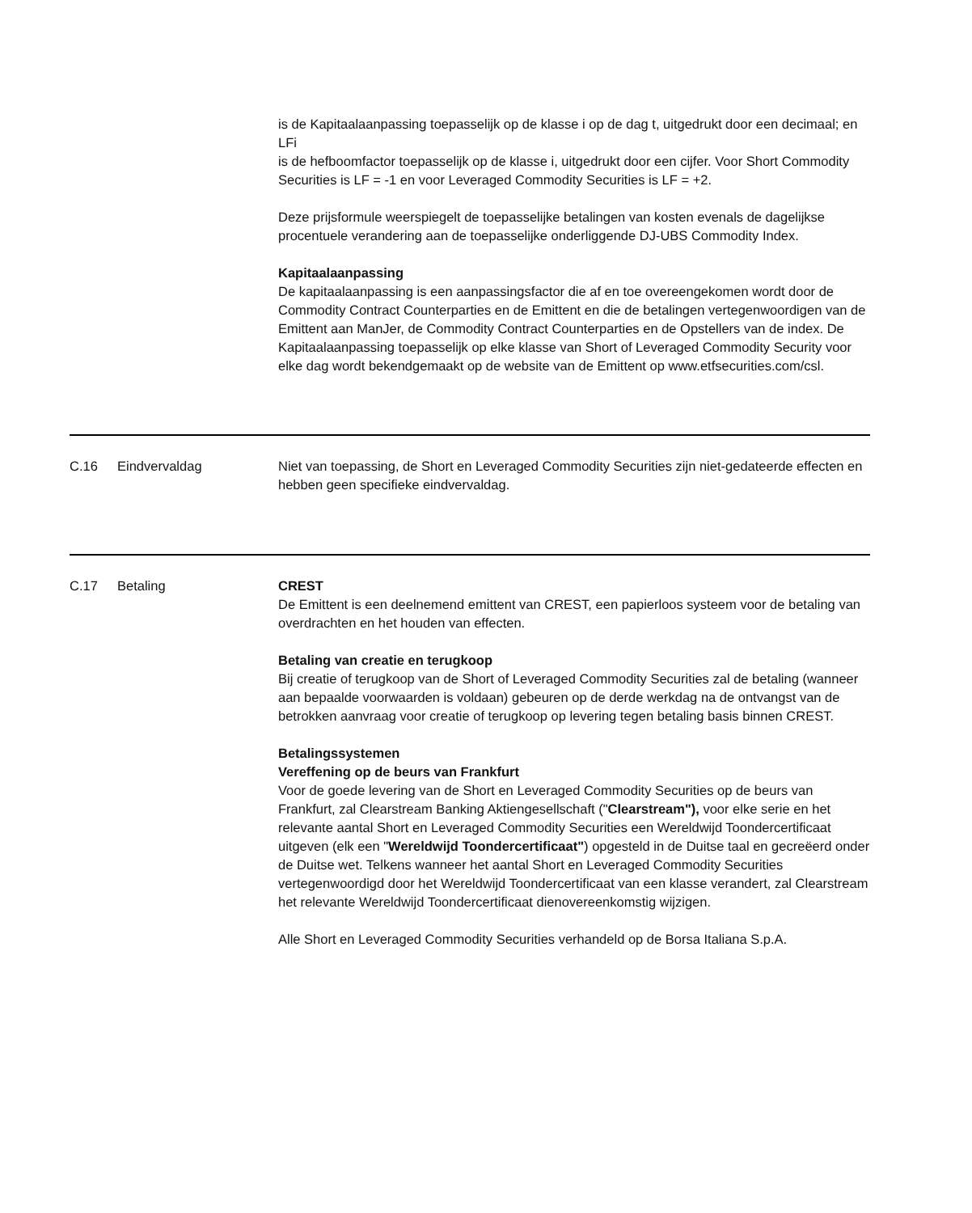is de Kapitaalaanpassing toepasselijk op de klasse i op de dag t, uitgedrukt door een decimaal; en
LFi
is de hefboomfactor toepasselijk op de klasse i, uitgedrukt door een cijfer. Voor Short Commodity Securities is LF = -1 en voor Leveraged Commodity Securities is LF = +2.
Deze prijsformule weerspiegelt de toepasselijke betalingen van kosten evenals de dagelijkse procentuele verandering aan de toepasselijke onderliggende DJ-UBS Commodity Index.
Kapitaalaanpassing
De kapitaalaanpassing is een aanpassingsfactor die af en toe overeengekomen wordt door de Commodity Contract Counterparties en de Emittent en die de betalingen vertegenwoordigen van de Emittent aan ManJer, de Commodity Contract Counterparties en de Opstellers van de index. De Kapitaalaanpassing toepasselijk op elke klasse van Short of Leveraged Commodity Security voor elke dag wordt bekendgemaakt op de website van de Emittent op www.etfsecurities.com/csl.
C.16 Eindvervaldag Niet van toepassing, de Short en Leveraged Commodity Securities zijn niet-gedateerde effecten en hebben geen specifieke eindvervaldag.
C.17 Betaling CREST
De Emittent is een deelnemend emittent van CREST, een papierloos systeem voor de betaling van overdrachten en het houden van effecten.
Betaling van creatie en terugkoop
Bij creatie of terugkoop van de Short of Leveraged Commodity Securities zal de betaling (wanneer aan bepaalde voorwaarden is voldaan) gebeuren op de derde werkdag na de ontvangst van de betrokken aanvraag voor creatie of terugkoop op levering tegen betaling basis binnen CREST.
Betalingssystemen
Vereffening op de beurs van Frankfurt
Voor de goede levering van de Short en Leveraged Commodity Securities op de beurs van Frankfurt, zal Clearstream Banking Aktiengesellschaft ("Clearstream"), voor elke serie en het relevante aantal Short en Leveraged Commodity Securities een Wereldwijd Toondercertificaat uitgeven (elk een "Wereldwijd Toondercertificaat") opgesteld in de Duitse taal en gecreëerd onder de Duitse wet. Telkens wanneer het aantal Short en Leveraged Commodity Securities vertegenwoordigd door het Wereldwijd Toondercertificaat van een klasse verandert, zal Clearstream het relevante Wereldwijd Toondercertificaat dienovereenkomstig wijzigen.
Alle Short en Leveraged Commodity Securities verhandeld op de Borsa Italiana S.p.A.